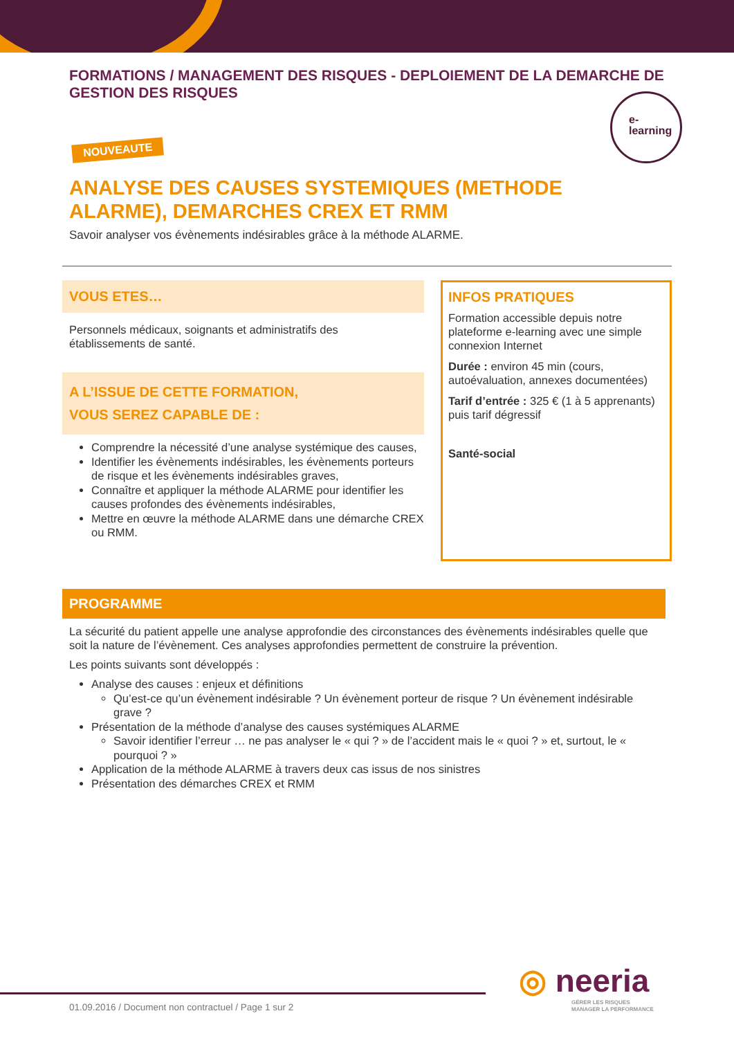FORMATIONS / MANAGEMENT DES RISQUES - DEPLOIEMENT DE LA DEMARCHE DE GESTION DES RISQUES
NOUVEAUTE
ANALYSE DES CAUSES SYSTEMIQUES (METHODE ALARME), DEMARCHES CREX ET RMM
Savoir analyser vos évènements indésirables grâce à la méthode ALARME.
VOUS ETES…
Personnels médicaux, soignants et administratifs des établissements de santé.
A L’ISSUE DE CETTE FORMATION,
VOUS SEREZ CAPABLE DE :
Comprendre la nécessité d’une analyse systémique des causes,
Identifier les évènements indésirables, les évènements porteurs de risque et les évènements indésirables graves,
Connaître et appliquer la méthode ALARME pour identifier les causes profondes des évènements indésirables,
Mettre en œuvre la méthode ALARME dans une démarche CREX ou RMM.
INFOS PRATIQUES
Formation accessible depuis notre plateforme e-learning avec une simple connexion Internet
Durée : environ 45 min (cours, autoévaluation, annexes documentées)
Tarif d’entrée : 325 € (1 à 5 apprenants) puis tarif dégressif
Santé-social
PROGRAMME
La sécurité du patient appelle une analyse approfondie des circonstances des évènements indésirables quelle que soit la nature de l’évènement. Ces analyses approfondies permettent de construire la prévention.
Les points suivants sont développés :
Analyse des causes : enjeux et définitions
Qu’est-ce qu’un évènement indésirable ? Un évènement porteur de risque ? Un évènement indésirable grave ?
Présentation de la méthode d’analyse des causes systémiques ALARME
Savoir identifier l’erreur … ne pas analyser le « qui ? » de l’accident mais le « quoi ? » et, surtout, le « pourquoi ? »
Application de la méthode ALARME à travers deux cas issus de nos sinistres
Présentation des démarches CREX et RMM
e-
learning
01.09.2016 / Document non contractuel / Page 1 sur 2
◎ neeria
GÉRER LES RISQUES
MANAGER LA PERFORMANCE